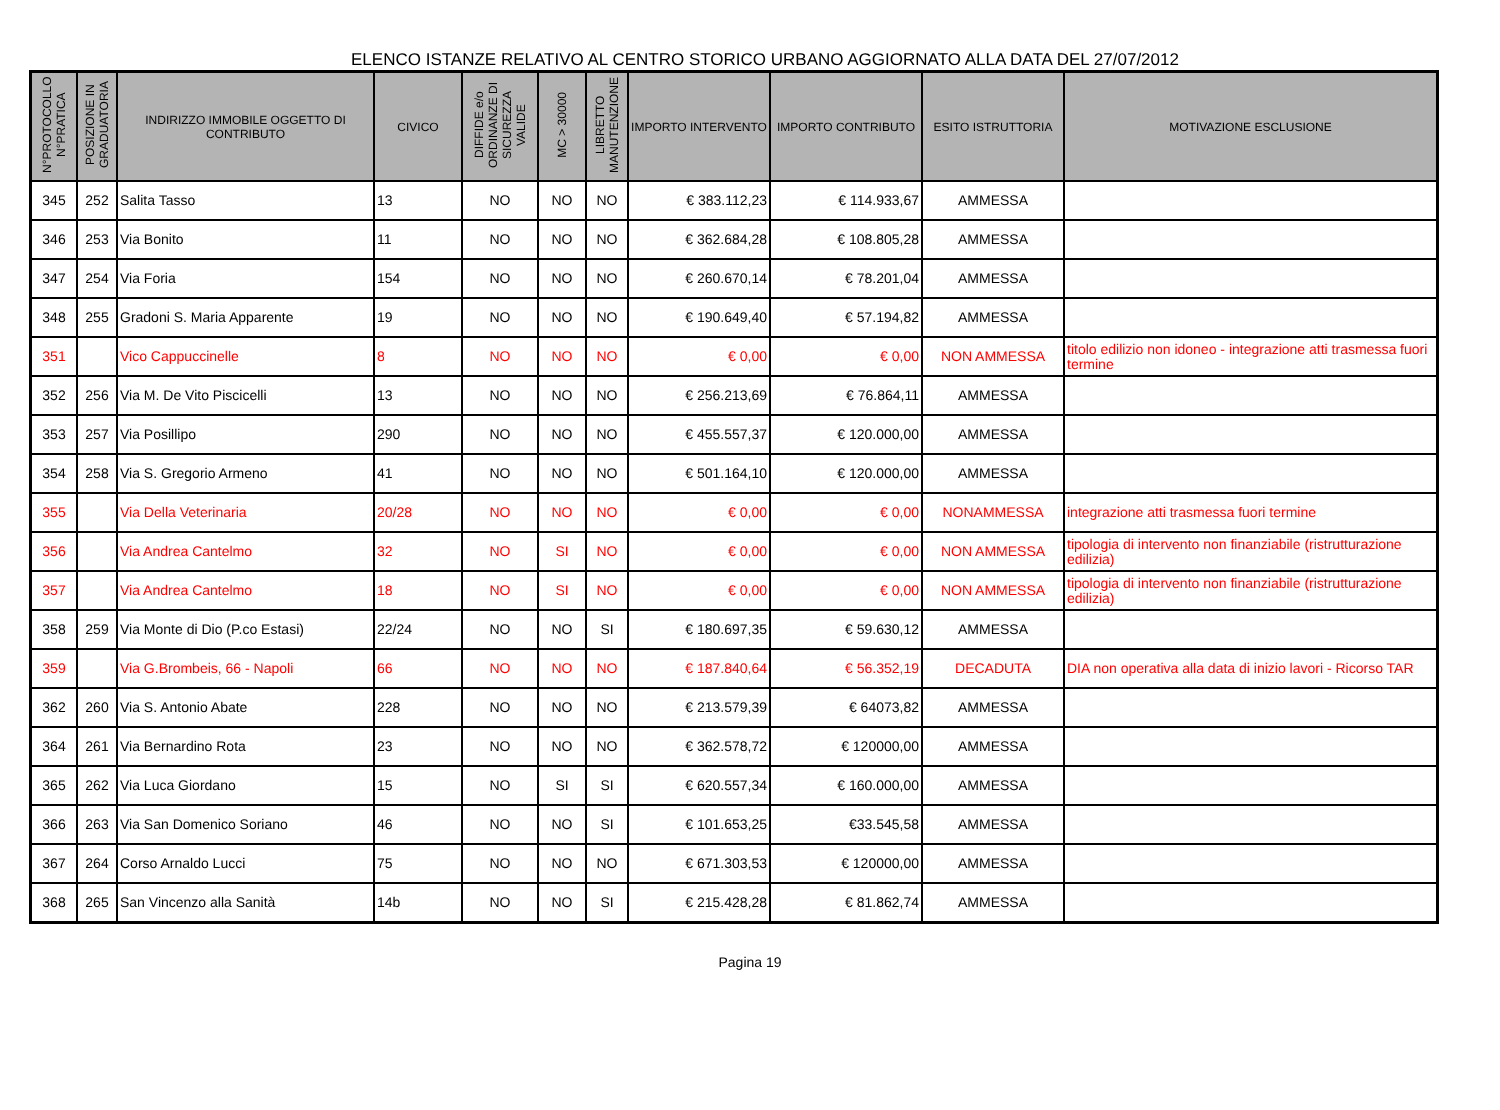ELENCO ISTANZE RELATIVO AL CENTRO STORICO URBANO AGGIORNATO ALLA DATA DEL 27/07/2012
| N°PROTOCOLLO N°PRATICA | POSIZIONE IN GRADUATORIA | INDIRIZZO IMMOBILE OGGETTO DI CONTRIBUTO | CIVICO | DIFFIDE e/o ORDINANZE DI SICUREZZA VALIDE | MC > 30000 | LIBRETTO MANUTENZIONE | IMPORTO INTERVENTO | IMPORTO CONTRIBUTO | ESITO ISTRUTTORIA | MOTIVAZIONE ESCLUSIONE |
| --- | --- | --- | --- | --- | --- | --- | --- | --- | --- | --- |
| 345 | 252 | Salita Tasso | 13 | NO | NO | NO | € 383.112,23 | € 114.933,67 | AMMESSA | |
| 346 | 253 | Via Bonito | 11 | NO | NO | NO | € 362.684,28 | € 108.805,28 | AMMESSA | |
| 347 | 254 | Via Foria | 154 | NO | NO | NO | € 260.670,14 | € 78.201,04 | AMMESSA | |
| 348 | 255 | Gradoni S. Maria Apparente | 19 | NO | NO | NO | € 190.649,40 | € 57.194,82 | AMMESSA | |
| 351 | | Vico Cappuccinelle | 8 | NO | NO | NO | € 0,00 | € 0,00 | NON AMMESSA | titolo edilizio non idoneo - integrazione atti trasmessa fuori termine |
| 352 | 256 | Via M. De Vito Piscicelli | 13 | NO | NO | NO | € 256.213,69 | € 76.864,11 | AMMESSA | |
| 353 | 257 | Via Posillipo | 290 | NO | NO | NO | € 455.557,37 | € 120.000,00 | AMMESSA | |
| 354 | 258 | Via S. Gregorio Armeno | 41 | NO | NO | NO | € 501.164,10 | € 120.000,00 | AMMESSA | |
| 355 | | Via Della Veterinaria | 20/28 | NO | NO | NO | € 0,00 | € 0,00 | NONAMMESSA | integrazione atti trasmessa fuori termine |
| 356 | | Via Andrea Cantelmo | 32 | NO | SI | NO | € 0,00 | € 0,00 | NON AMMESSA | tipologia di intervento non finanziabile (ristrutturazione edilizia) |
| 357 | | Via Andrea Cantelmo | 18 | NO | SI | NO | € 0,00 | € 0,00 | NON AMMESSA | tipologia di intervento non finanziabile (ristrutturazione edilizia) |
| 358 | 259 | Via Monte di Dio (P.co Estasi) | 22/24 | NO | NO | SI | € 180.697,35 | € 59.630,12 | AMMESSA | |
| 359 | | Via G.Brombeis, 66 - Napoli | 66 | NO | NO | NO | € 187.840,64 | € 56.352,19 | DECADUTA | DIA non operativa alla data di inizio lavori - Ricorso TAR |
| 362 | 260 | Via S. Antonio Abate | 228 | NO | NO | NO | € 213.579,39 | € 64073,82 | AMMESSA | |
| 364 | 261 | Via Bernardino Rota | 23 | NO | NO | NO | € 362.578,72 | € 120000,00 | AMMESSA | |
| 365 | 262 | Via Luca Giordano | 15 | NO | SI | SI | € 620.557,34 | € 160.000,00 | AMMESSA | |
| 366 | 263 | Via San Domenico Soriano | 46 | NO | NO | SI | € 101.653,25 | €33.545,58 | AMMESSA | |
| 367 | 264 | Corso Arnaldo Lucci | 75 | NO | NO | NO | € 671.303,53 | € 120000,00 | AMMESSA | |
| 368 | 265 | San Vincenzo alla Sanità | 14b | NO | NO | SI | € 215.428,28 | € 81.862,74 | AMMESSA | |
Pagina 19